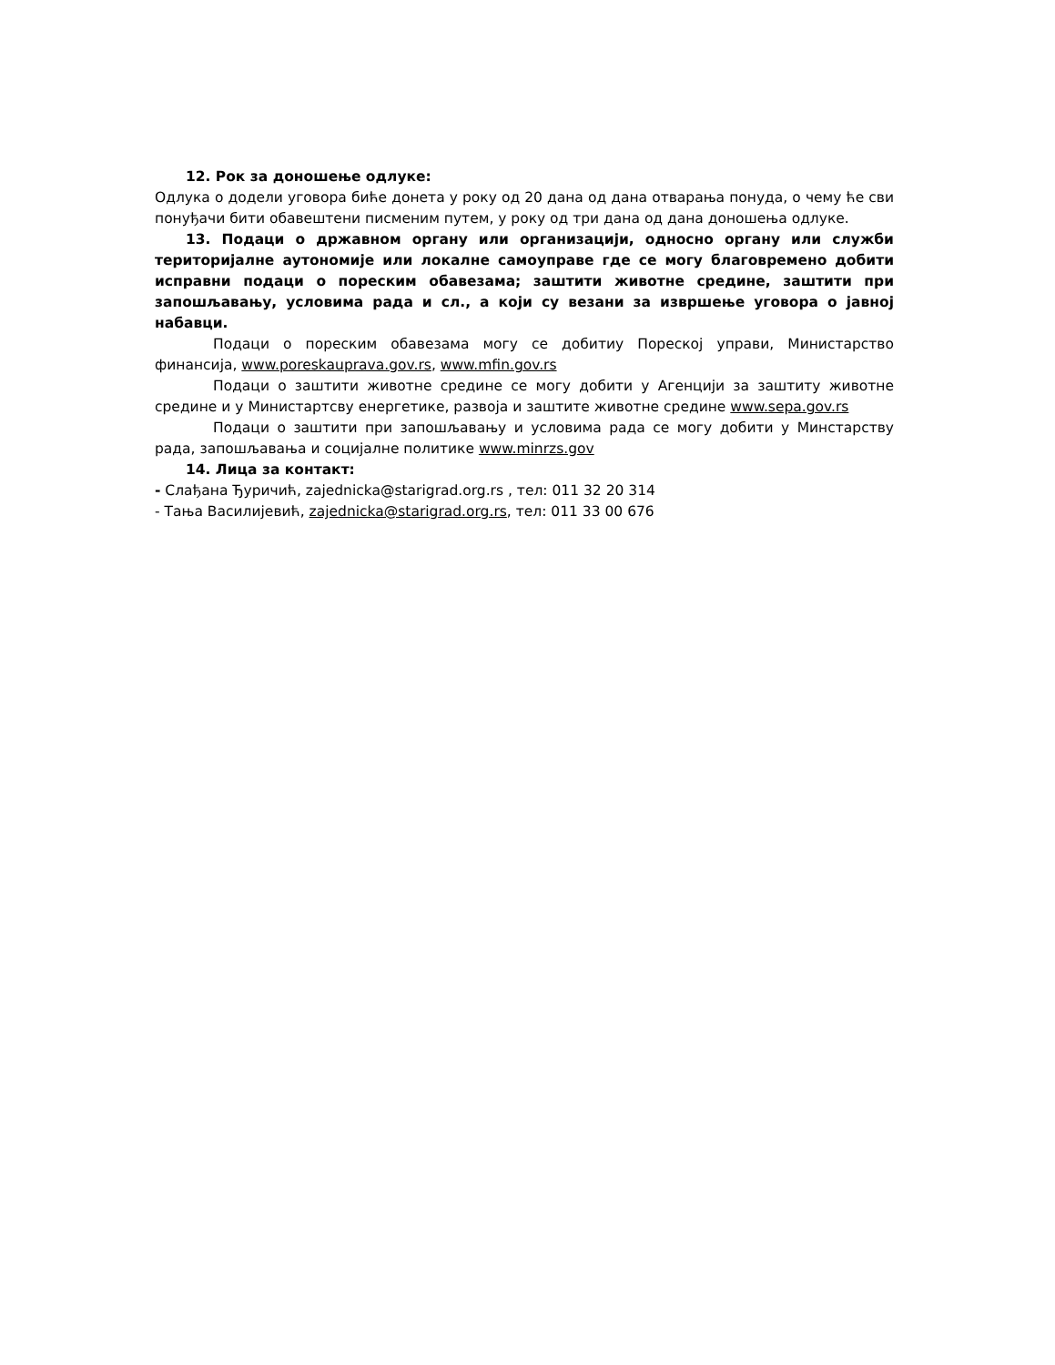12. Рок за доношење одлуке:
Одлука о додели уговора биће донета у року од 20 дана од дана отварања понуда, о чему ће сви понуђачи бити обавештени писменим путем, у року од три дана од дана доношења одлуке.
13. Подаци о државном органу или организацији, односно органу или служби територијалне аутономије или локалне самоуправе где се могу благовремено добити исправни подаци о пореским обавезама; заштити животне средине, заштити при запошљавању, условима рада и сл., а који су везани за извршење уговора о јавној набавци.
Подаци о пореским обавезама могу се добитиу Пореској управи, Министарство финансија, www.poreskauprava.gov.rs, www.mfin.gov.rs
Подаци о заштити животне средине се могу добити у Агенцији за заштиту животне средине и у Министартсву енергетике, развоја и заштите животне средине www.sepa.gov.rs
Подаци о заштити при запошљавању и условима рада се могу добити у Минстарству рада, запошљавања и социјалне политике www.minrzs.gov
14. Лица за контакт:
- Слађана Ђуричић, zajednicka@starigrad.org.rs , тел: 011 32 20 314
- Тања Василијевић, zajednicka@starigrad.org.rs, тел: 011 33 00 676